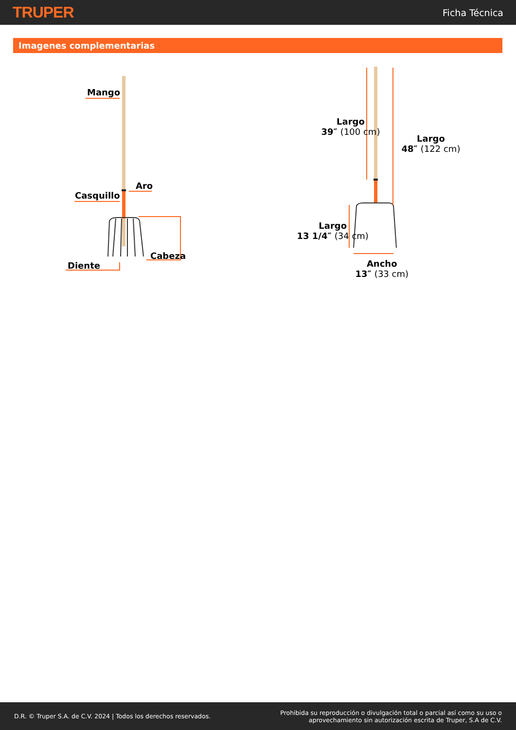TRUPER
Ficha Técnica
Imagenes complementarias
Mango
Aro
Casquillo
Cabeza
Diente
Largo
39″ (100 cm)
Largo
48″ (122 cm)
Largo
13 1/4″ (34 cm)
Ancho
13″ (33 cm)
D.R. © Truper S.A. de C.V. 2024 | Todos los derechos reservados.
Prohibida su reproducción o divulgación total o parcial así como su uso o
aprovechamiento sin autorización escrita de Truper, S.A de C.V.